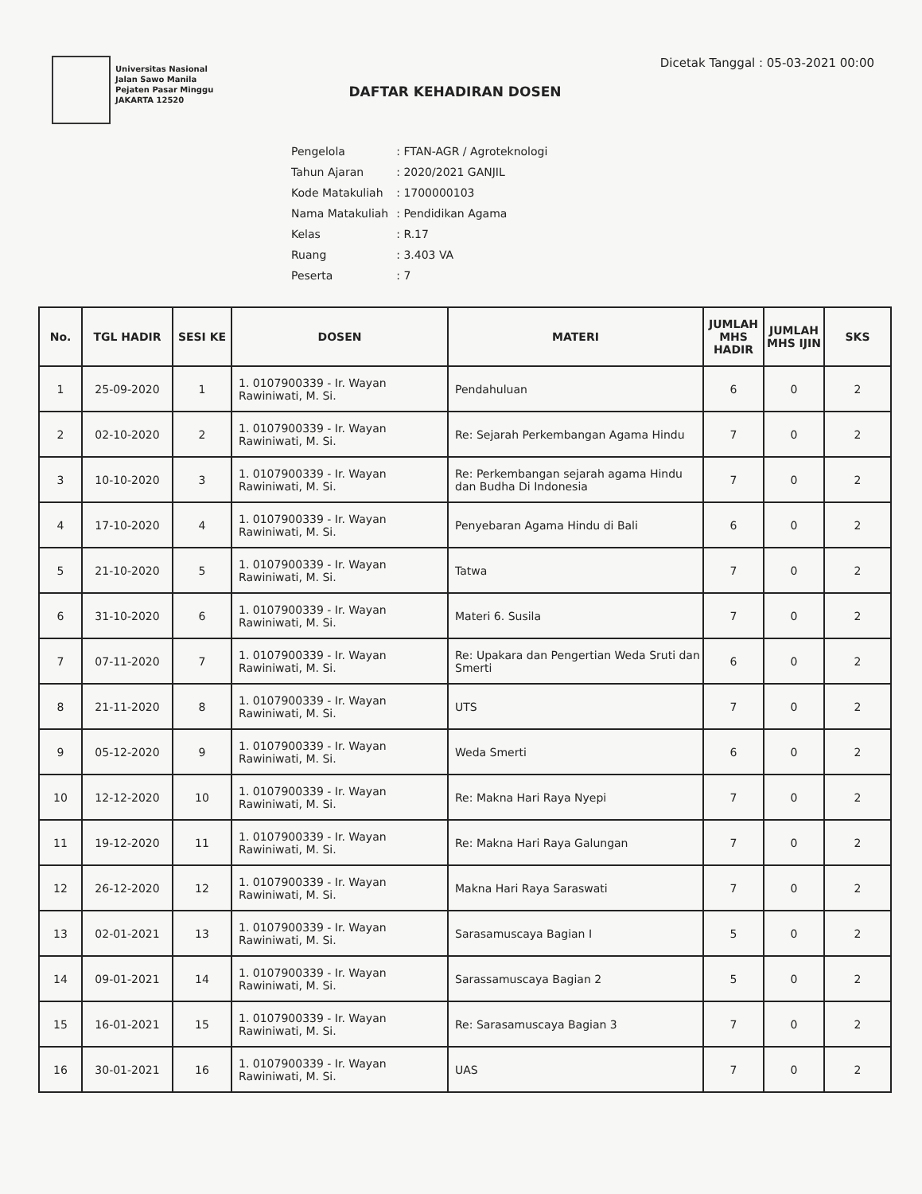Universitas Nasional
Jalan Sawo Manila
Pejaten Pasar Minggu
JAKARTA 12520
DAFTAR KEHADIRAN DOSEN
Dicetak Tanggal : 05-03-2021 00:00
| Pengelola | : FTAN-AGR / Agroteknologi |
| Tahun Ajaran | : 2020/2021 GANJIL |
| Kode Matakuliah | : 1700000103 |
| Nama Matakuliah | : Pendidikan Agama |
| Kelas | : R.17 |
| Ruang | : 3.403 VA |
| Peserta | : 7 |
| No. | TGL HADIR | SESI KE | DOSEN | MATERI | JUMLAH MHS HADIR | JUMLAH MHS IJIN | SKS |
| --- | --- | --- | --- | --- | --- | --- | --- |
| 1 | 25-09-2020 | 1 | 1. 0107900339 - Ir. Wayan Rawiniwati, M. Si. | Pendahuluan | 6 | 0 | 2 |
| 2 | 02-10-2020 | 2 | 1. 0107900339 - Ir. Wayan Rawiniwati, M. Si. | Re: Sejarah Perkembangan Agama Hindu | 7 | 0 | 2 |
| 3 | 10-10-2020 | 3 | 1. 0107900339 - Ir. Wayan Rawiniwati, M. Si. | Re: Perkembangan sejarah agama Hindu dan Budha Di Indonesia | 7 | 0 | 2 |
| 4 | 17-10-2020 | 4 | 1. 0107900339 - Ir. Wayan Rawiniwati, M. Si. | Penyebaran Agama Hindu di Bali | 6 | 0 | 2 |
| 5 | 21-10-2020 | 5 | 1. 0107900339 - Ir. Wayan Rawiniwati, M. Si. | Tatwa | 7 | 0 | 2 |
| 6 | 31-10-2020 | 6 | 1. 0107900339 - Ir. Wayan Rawiniwati, M. Si. | Materi 6. Susila | 7 | 0 | 2 |
| 7 | 07-11-2020 | 7 | 1. 0107900339 - Ir. Wayan Rawiniwati, M. Si. | Re: Upakara dan Pengertian Weda Sruti dan Smerti | 6 | 0 | 2 |
| 8 | 21-11-2020 | 8 | 1. 0107900339 - Ir. Wayan Rawiniwati, M. Si. | UTS | 7 | 0 | 2 |
| 9 | 05-12-2020 | 9 | 1. 0107900339 - Ir. Wayan Rawiniwati, M. Si. | Weda Smerti | 6 | 0 | 2 |
| 10 | 12-12-2020 | 10 | 1. 0107900339 - Ir. Wayan Rawiniwati, M. Si. | Re: Makna Hari Raya Nyepi | 7 | 0 | 2 |
| 11 | 19-12-2020 | 11 | 1. 0107900339 - Ir. Wayan Rawiniwati, M. Si. | Re: Makna Hari Raya Galungan | 7 | 0 | 2 |
| 12 | 26-12-2020 | 12 | 1. 0107900339 - Ir. Wayan Rawiniwati, M. Si. | Makna Hari Raya Saraswati | 7 | 0 | 2 |
| 13 | 02-01-2021 | 13 | 1. 0107900339 - Ir. Wayan Rawiniwati, M. Si. | Sarasamuscaya Bagian I | 5 | 0 | 2 |
| 14 | 09-01-2021 | 14 | 1. 0107900339 - Ir. Wayan Rawiniwati, M. Si. | Sarassamuscaya Bagian 2 | 5 | 0 | 2 |
| 15 | 16-01-2021 | 15 | 1. 0107900339 - Ir. Wayan Rawiniwati, M. Si. | Re: Sarasamuscaya Bagian 3 | 7 | 0 | 2 |
| 16 | 30-01-2021 | 16 | 1. 0107900339 - Ir. Wayan Rawiniwati, M. Si. | UAS | 7 | 0 | 2 |